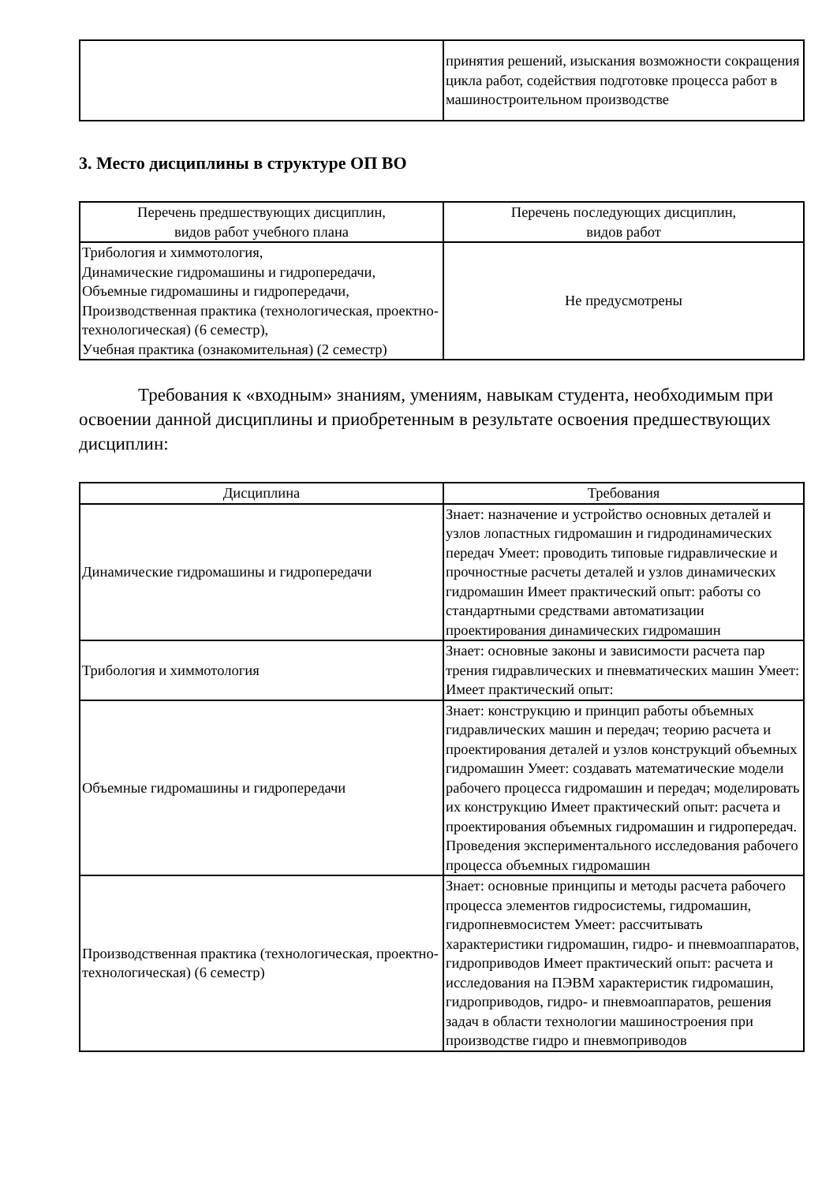| | принятия решений, изыскания возможности сокращения цикла работ, содействия подготовке процесса работ в машиностроительном производстве |
3. Место дисциплины в структуре ОП ВО
| Перечень предшествующих дисциплин, видов работ учебного плана | Перечень последующих дисциплин, видов работ |
| --- | --- |
| Трибология и химмотология, Динамические гидромашины и гидропередачи, Объемные гидромашины и гидропередачи, Производственная практика (технологическая, проектно-технологическая) (6 семестр), Учебная практика (ознакомительная) (2 семестр) | Не предусмотрены |
Требования к «входным» знаниям, умениям, навыкам студента, необходимым при освоении данной дисциплины и приобретенным в результате освоения предшествующих дисциплин:
| Дисциплина | Требования |
| --- | --- |
| Динамические гидромашины и гидропередачи | Знает: назначение и устройство основных деталей и узлов лопастных гидромашин и гидродинамических передач Умеет: проводить типовые гидравлические и прочностные расчеты деталей и узлов динамических гидромашин Имеет практический опыт: работы со стандартными средствами автоматизации проектирования динамических гидромашин |
| Трибология и химмотология | Знает: основные законы и зависимости расчета пар трения гидравлических и пневматических машин Умеет: Имеет практический опыт: |
| Объемные гидромашины и гидропередачи | Знает: конструкцию и принцип работы объемных гидравлических машин и передач; теорию расчета и проектирования деталей и узлов конструкций объемных гидромашин Умеет: создавать математические модели рабочего процесса гидромашин и передач; моделировать их конструкцию Имеет практический опыт: расчета и проектирования объемных гидромашин и гидропередач. Проведения экспериментального исследования рабочего процесса объемных гидромашин |
| Производственная практика (технологическая, проектно-технологическая) (6 семестр) | Знает: основные принципы и методы расчета рабочего процесса элементов гидросистемы, гидромашин, гидропневмосистем Умеет: рассчитывать характеристики гидромашин, гидро- и пневмоаппаратов, гидроприводов Имеет практический опыт: расчета и исследования на ПЭВМ характеристик гидромашин, гидроприводов, гидро- и пневмоаппаратов, решения задач в области технологии машиностроения при производстве гидро и пневмоприводов |